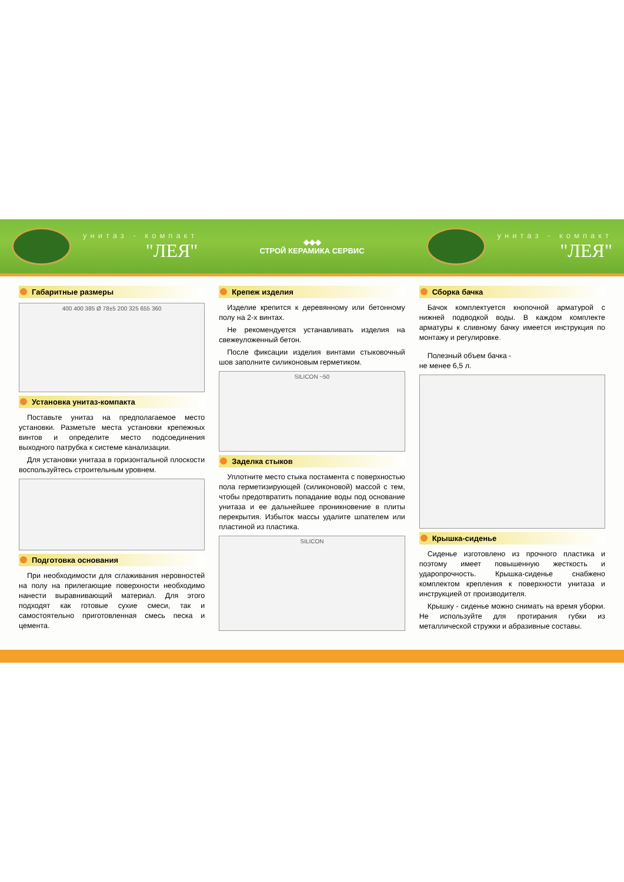унитаз - компакт
"ЛЕЯ"
◆◆◆
СТРОЙ КЕРАМИКА СЕРВИС
унитаз - компакт
"ЛЕЯ"
Габаритные размеры
400 400 385 Ø 78±5 200 325 655 360
Установка унитаз-компакта
Поставьте унитаз на предполагаемое место установки. Разметьте места установки крепежных винтов и определите место подсоединения выходного патрубка к системе канализации.
Для установки унитаза в горизонтальной плоскости воспользуйтесь строительным уровнем.
Подготовка основания
При необходимости для сглаживания неровностей на полу на прилегающие поверхности необходимо нанести выравнивающий материал. Для этого подходят как готовые сухие смеси, так и самостоятельно приготовленная смесь песка и цемента.
Крепеж изделия
Изделие крепится к деревянному или бетонному полу на 2-х винтах.
Не рекомендуется устанавливать изделия на свежеуложенный бетон.
После фиксации изделия винтами стыковочный шов заполните силиконовым герметиком.
SILICON ~50
Заделка стыков
Уплотните место стыка постамента с поверхностью пола герметизирующей (силиконовой) массой с тем, чтобы предотвратить попадание воды под основание унитаза и ее дальнейшее проникновение в плиты перекрытия. Избыток массы удалите шпателем или пластиной из пластика.
SILICON
Сборка бачка
Бачок комплектуется кнопочной арматурой с нижней подводкой воды. В каждом комплекте арматуры к сливному бачку имеется инструкция по монтажу и регулировке.
Полезный объем бачка -
не менее 6,5 л.
Крышка-сиденье
Сиденье изготовлено из прочного пластика и поэтому имеет повышенную жесткость и ударопрочность. Крышка-сиденье снабжено комплектом крепления к поверхности унитаза и инструкцией от производителя.
Крышку - сиденье можно снимать на время уборки. Не используйте для протирания губки из металлической стружки и абразивные составы.